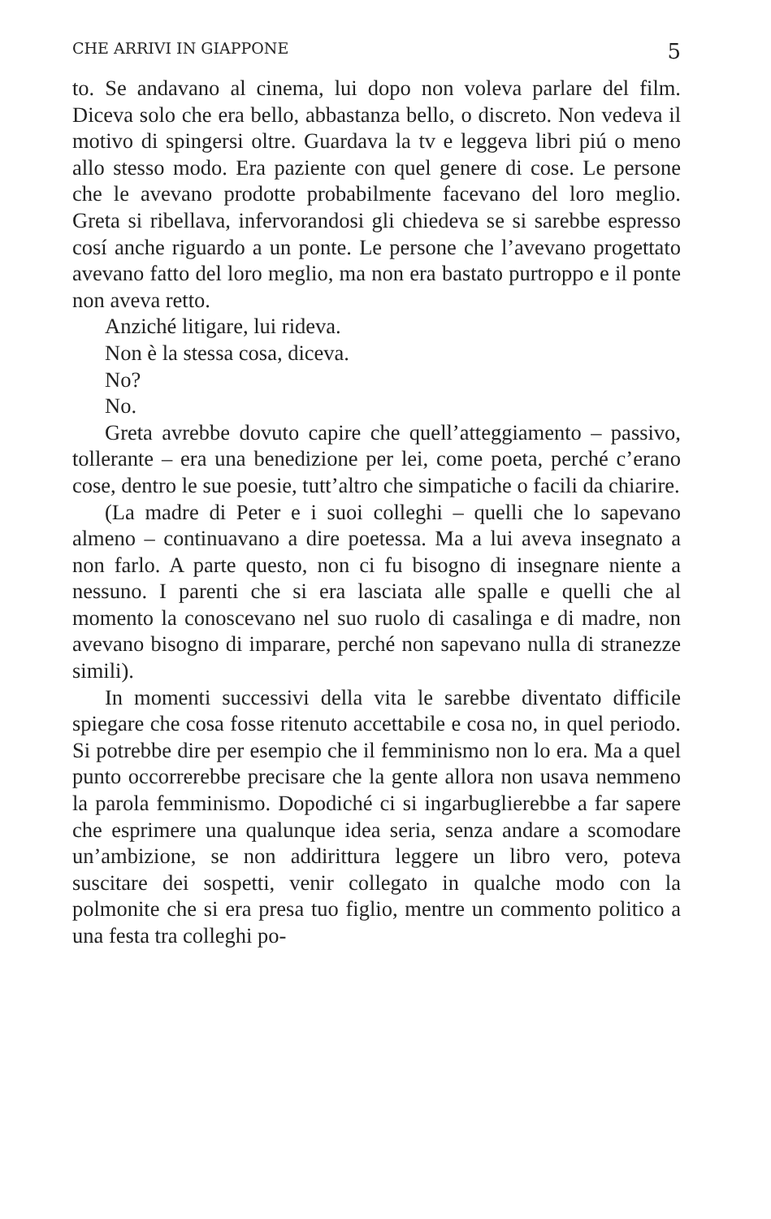CHE ARRIVI IN GIAPPONE 5
to. Se andavano al cinema, lui dopo non voleva parlare del film. Diceva solo che era bello, abbastanza bello, o discreto. Non vedeva il motivo di spingersi oltre. Guardava la tv e leggeva libri piú o meno allo stesso modo. Era paziente con quel genere di cose. Le persone che le avevano prodotte probabilmente facevano del loro meglio. Greta si ribellava, infervorandosi gli chiedeva se si sarebbe espresso cosí anche riguardo a un ponte. Le persone che l’avevano progettato avevano fatto del loro meglio, ma non era bastato purtroppo e il ponte non aveva retto.
Anziché litigare, lui rideva.
Non è la stessa cosa, diceva.
No?
No.
Greta avrebbe dovuto capire che quell’atteggiamento – passivo, tollerante – era una benedizione per lei, come poeta, perché c’erano cose, dentro le sue poesie, tutt’altro che simpatiche o facili da chiarire.
(La madre di Peter e i suoi colleghi – quelli che lo sapevano almeno – continuavano a dire poetessa. Ma a lui aveva insegnato a non farlo. A parte questo, non ci fu bisogno di insegnare niente a nessuno. I parenti che si era lasciata alle spalle e quelli che al momento la conoscevano nel suo ruolo di casalinga e di madre, non avevano bisogno di imparare, perché non sapevano nulla di stranezze simili).
In momenti successivi della vita le sarebbe diventato difficile spiegare che cosa fosse ritenuto accettabile e cosa no, in quel periodo. Si potrebbe dire per esempio che il femminismo non lo era. Ma a quel punto occorrerebbe precisare che la gente allora non usava nemmeno la parola femminismo. Dopodiché ci si ingarbuglierebbe a far sapere che esprimere una qualunque idea seria, senza andare a scomodare un’ambizione, se non addirittura leggere un libro vero, poteva suscitare dei sospetti, venir collegato in qualche modo con la polmonite che si era presa tuo figlio, mentre un commento politico a una festa tra colleghi po-